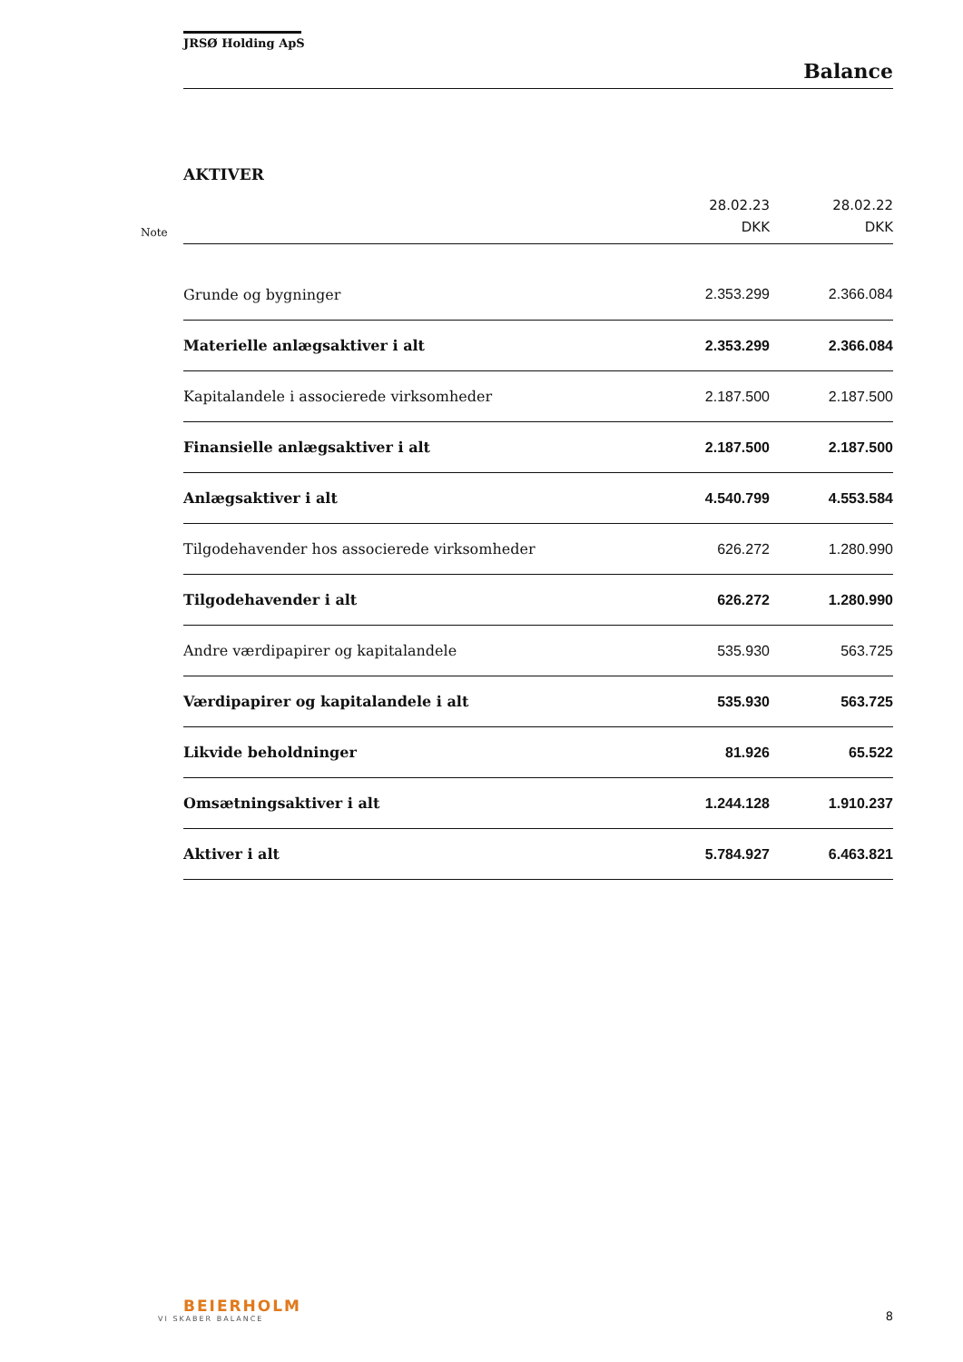JRSØ Holding ApS
Balance
AKTIVER
| Note | | 28.02.23 DKK | 28.02.22 DKK |
| | Grunde og bygninger | 2.353.299 | 2.366.084 |
| | Materielle anlægsaktiver i alt | 2.353.299 | 2.366.084 |
| | Kapitalandele i associerede virksomheder | 2.187.500 | 2.187.500 |
| | Finansielle anlægsaktiver i alt | 2.187.500 | 2.187.500 |
| | Anlægsaktiver i alt | 4.540.799 | 4.553.584 |
| | Tilgodehavender hos associerede virksomheder | 626.272 | 1.280.990 |
| | Tilgodehavender i alt | 626.272 | 1.280.990 |
| | Andre værdipapirer og kapitalandele | 535.930 | 563.725 |
| | Værdipapirer og kapitalandele i alt | 535.930 | 563.725 |
| | Likvide beholdninger | 81.926 | 65.522 |
| | Omsætningsaktiver i alt | 1.244.128 | 1.910.237 |
| | Aktiver i alt | 5.784.927 | 6.463.821 |
BEIERHOLM
VI SKABER BALANCE
8